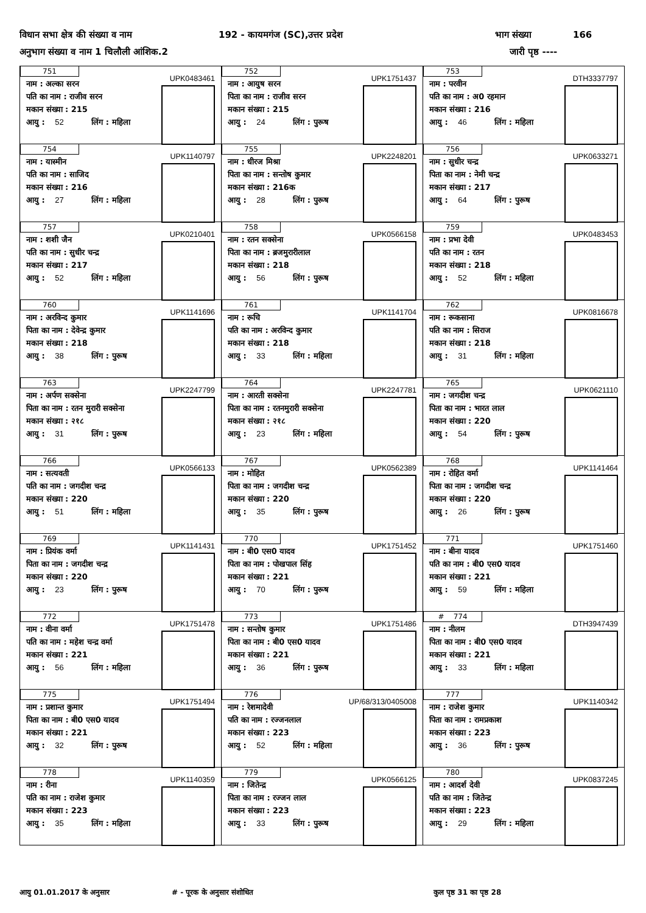विधान सभा क्षेत्र की संख्या व नाम 192 - कायमगंज (SC),उत्तर प्रदेश भाग संख्या 166
अनुभाग संख्या व नाम 1 चिलौली आंशिक.2 जारी पृष्ठ ----
| 751 UPK0483461 नाम : अल्का सरन पति का नाम : राजीव सरन मकान संख्या : 215 आयु : 52 लिंग : महिला | 752 UPK1751437 नाम : आयुष सरन पिता का नाम : राजीव सरन मकान संख्या : 215 आयु : 24 लिंग : पुरूष | 753 DTH3337797 नाम : परवीन पति का नाम : अ0 रहमान मकान संख्या : 216 आयु : 46 लिंग : महिला |
| 754 UPK1140797 नाम : यास्मीन पति का नाम : साजिद मकान संख्या : 216 आयु : 27 लिंग : महिला | 755 UPK2248201 नाम : धीरज मिश्रा पिता का नाम : सन्तोष कुमार मकान संख्या : 216क आयु : 28 लिंग : पुरूष | 756 UPK0633271 नाम : सुधीर चन्द्र पिता का नाम : नेमी चन्द्र मकान संख्या : 217 आयु : 64 लिंग : पुरूष |
| 757 UPK0210401 नाम : शशी जैन पति का नाम : सुधीर चन्द्र मकान संख्या : 217 आयु : 52 लिंग : महिला | 758 UPK0566158 नाम : रतन सक्सेना पिता का नाम : ब्रजमुरारीलाल मकान संख्या : 218 आयु : 56 लिंग : पुरूष | 759 UPK0483453 नाम : प्रभा देवी पति का नाम : रतन मकान संख्या : 218 आयु : 52 लिंग : महिला |
| 760 UPK1141696 नाम : अरविन्द कुमार पिता का नाम : देवेन्द्र कुमार मकान संख्या : 218 आयु : 38 लिंग : पुरूष | 761 UPK1141704 नाम : रूचि पति का नाम : अरविन्द कुमार मकान संख्या : 218 आयु : 33 लिंग : महिला | 762 UPK0816678 नाम : रूकसाना पति का नाम : सिराज मकान संख्या : 218 आयु : 31 लिंग : महिला |
| 763 UPK2247799 नाम : अर्पण सक्सेना पिता का नाम : रतन मुरारी सक्सेना मकान संख्या : २१८ आयु : 31 लिंग : पुरूष | 764 UPK2247781 नाम : आरती सक्सेना पिता का नाम : रतनमुरारी सक्सेना मकान संख्या : २१८ आयु : 23 लिंग : महिला | 765 UPK0621110 नाम : जगदीश चन्द्र पिता का नाम : भारत लाल मकान संख्या : 220 आयु : 54 लिंग : पुरूष |
| 766 UPK0566133 नाम : सत्यवती पति का नाम : जगदीश चन्द्र मकान संख्या : 220 आयु : 51 लिंग : महिला | 767 UPK0562389 नाम : मोहित पिता का नाम : जगदीश चन्द्र मकान संख्या : 220 आयु : 35 लिंग : पुरूष | 768 UPK1141464 नाम : रोहित वर्मा पिता का नाम : जगदीश चन्द्र मकान संख्या : 220 आयु : 26 लिंग : पुरूष |
| 769 UPK1141431 नाम : प्रियंक वर्मा पिता का नाम : जगदीश चन्द्र मकान संख्या : 220 आयु : 23 लिंग : पुरूष | 770 UPK1751452 नाम : बी0 एस0 यादव पिता का नाम : पोखपाल सिंह मकान संख्या : 221 आयु : 70 लिंग : पुरूष | 771 UPK1751460 नाम : बीना यादव पति का नाम : बी0 एस0 यादव मकान संख्या : 221 आयु : 59 लिंग : महिला |
| 772 UPK1751478 नाम : वीना वर्मा पति का नाम : महेश चन्द्र वर्मा मकान संख्या : 221 आयु : 56 लिंग : महिला | 773 UPK1751486 नाम : सन्तोष कुमार पिता का नाम : बी0 एस0 यादव मकान संख्या : 221 आयु : 36 लिंग : पुरूष | # 774 DTH3947439 नाम : नीलम पिता का नाम : बी0 एस0 यादव मकान संख्या : 221 आयु : 33 लिंग : महिला |
| 775 UPK1751494 नाम : प्रशान्त कुमार पिता का नाम : बी0 एस0 यादव मकान संख्या : 221 आयु : 32 लिंग : पुरूष | 776 UP/68/313/0405008 नाम : रेशमादेवी पति का नाम : रज्जनलाल मकान संख्या : 223 आयु : 52 लिंग : महिला | 777 UPK1140342 नाम : राजेश कुमार पिता का नाम : रामप्रकाश मकान संख्या : 223 आयु : 36 लिंग : पुरूष |
| 778 UPK1140359 नाम : रीना पति का नाम : राजेश कुमार मकान संख्या : 223 आयु : 35 लिंग : महिला | 779 UPK0566125 नाम : जितेन्द्र पिता का नाम : रज्जन लाल मकान संख्या : 223 आयु : 33 लिंग : पुरूष | 780 UPK0837245 नाम : आदर्श देवी पति का नाम : जितेन्द्र मकान संख्या : 223 आयु : 29 लिंग : महिला |
आयु 01.01.2017 के अनुसार # - पूरक के अनुसार संशोधित कुल पृष्ठ 31 का पृष्ठ 28